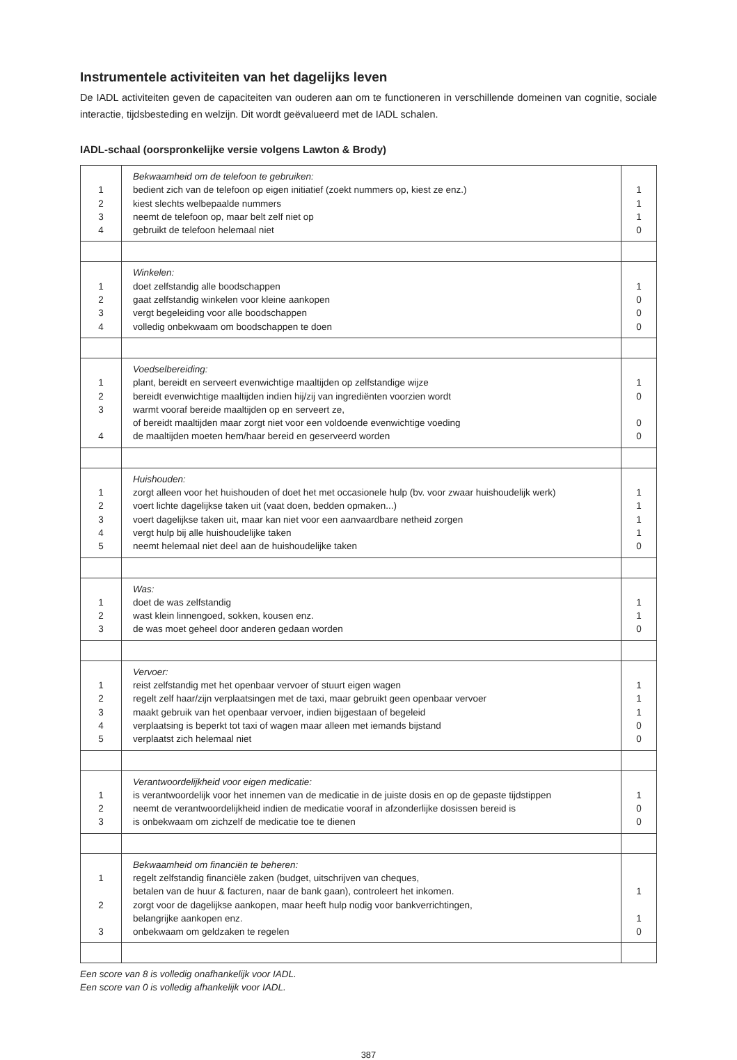Instrumentele activiteiten van het dagelijks leven
De IADL activiteiten geven de capaciteiten van ouderen aan om te functioneren in verschillende domeinen van cognitie, sociale interactie, tijdsbesteding en welzijn. Dit wordt geëvalueerd met de IADL schalen.
IADL-schaal (oorspronkelijke versie volgens Lawton & Brody)
| 1 2 3 4 | Bekwaamheid om de telefoon te gebruiken: bedient zich van de telefoon op eigen initiatief (zoekt nummers op, kiest ze enz.) kiest slechts welbepaalde nummers neemt de telefoon op, maar belt zelf niet op gebruikt de telefoon helemaal niet | 1 1 1 0 |
| 1 2 3 4 | Winkelen: doet zelfstandig alle boodschappen gaat zelfstandig winkelen voor kleine aankopen vergt begeleiding voor alle boodschappen volledig onbekwaam om boodschappen te doen | 1 0 0 0 |
| 1 2 3 4 | Voedselbereiding: plant, bereidt en serveert evenwichtige maaltijden op zelfstandige wijze bereidt evenwichtige maaltijden indien hij/zij van ingrediënten voorzien wordt warmt vooraf bereide maaltijden op en serveert ze, of bereidt maaltijden maar zorgt niet voor een voldoende evenwichtige voeding de maaltijden moeten hem/haar bereid en geserveerd worden | 1 0 0 0 |
| 1 2 3 4 5 | Huishouden: zorgt alleen voor het huishouden of doet het met occasionele hulp (bv. voor zwaar huishoudelijk werk) voert lichte dagelijkse taken uit (vaat doen, bedden opmaken...) voert dagelijkse taken uit, maar kan niet voor een aanvaardbare netheid zorgen vergt hulp bij alle huishoudelijke taken neemt helemaal niet deel aan de huishoudelijke taken | 1 1 1 1 0 |
| 1 2 3 | Was: doet de was zelfstandig wast klein linnengoed, sokken, kousen enz. de was moet geheel door anderen gedaan worden | 1 1 0 |
| 1 2 3 4 5 | Vervoer: reist zelfstandig met het openbaar vervoer of stuurt eigen wagen regelt zelf haar/zijn verplaatsingen met de taxi, maar gebruikt geen openbaar vervoer maakt gebruik van het openbaar vervoer, indien bijgestaan of begeleid verplaatsing is beperkt tot taxi of wagen maar alleen met iemands bijstand verplaatst zich helemaal niet | 1 1 1 0 0 |
| 1 2 3 | Verantwoordelijkheid voor eigen medicatie: is verantwoordelijk voor het innemen van de medicatie in de juiste dosis en op de gepaste tijdstippen neemt de verantwoordelijkheid indien de medicatie vooraf in afzonderlijke dosissen bereid is is onbekwaam om zichzelf de medicatie toe te dienen | 1 0 0 |
| 1 2 3 | Bekwaamheid om financiën te beheren: regelt zelfstandig financiële zaken (budget, uitschrijven van cheques, betalen van de huur & facturen, naar de bank gaan), controleert het inkomen. zorgt voor de dagelijkse aankopen, maar heeft hulp nodig voor bankverrichtingen, belangrijke aankopen enz. onbekwaam om geldzaken te regelen | 1 1 0 |
Een score van 8 is volledig onafhankelijk voor IADL.
Een score van 0 is volledig afhankelijk voor IADL.
387